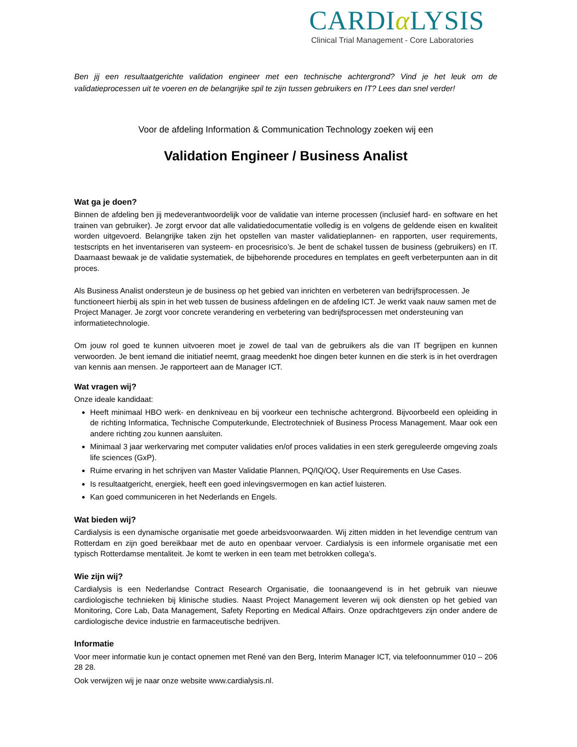CARDIα LYSIS
Clinical Trial Management - Core Laboratories
Ben jij een resultaatgerichte validation engineer met een technische achtergrond? Vind je het leuk om de validatieprocessen uit te voeren en de belangrijke spil te zijn tussen gebruikers en IT? Lees dan snel verder!
Voor de afdeling Information & Communication Technology zoeken wij een
Validation Engineer / Business Analist
Wat ga je doen?
Binnen de afdeling ben jij medeverantwoordelijk voor de validatie van interne processen (inclusief hard- en software en het trainen van gebruiker). Je zorgt ervoor dat alle validatiedocumentatie volledig is en volgens de geldende eisen en kwaliteit worden uitgevoerd. Belangrijke taken zijn het opstellen van master validatieplannen- en rapporten, user requirements, testscripts en het inventariseren van systeem- en procesrisico’s. Je bent de schakel tussen de business (gebruikers) en IT. Daarnaast bewaak je de validatie systematiek, de bijbehorende procedures en templates en geeft verbeterpunten aan in dit proces.
Als Business Analist ondersteun je de business op het gebied van inrichten en verbeteren van bedrijfsprocessen. Je functioneert hierbij als spin in het web tussen de business afdelingen en de afdeling ICT. Je werkt vaak nauw samen met de Project Manager. Je zorgt voor concrete verandering en verbetering van bedrijfsprocessen met ondersteuning van informatietechnologie.
Om jouw rol goed te kunnen uitvoeren moet je zowel de taal van de gebruikers als die van IT begrijpen en kunnen verwoorden. Je bent iemand die initiatief neemt, graag meedenkt hoe dingen beter kunnen en die sterk is in het overdragen van kennis aan mensen. Je rapporteert aan de Manager ICT.
Wat vragen wij?
Onze ideale kandidaat:
Heeft minimaal HBO werk- en denkniveau en bij voorkeur een technische achtergrond. Bijvoorbeeld een opleiding in de richting Informatica, Technische Computerkunde, Electrotechniek of Business Process Management. Maar ook een andere richting zou kunnen aansluiten.
Minimaal 3 jaar werkervaring met computer validaties en/of proces validaties in een sterk gereguleerde omgeving zoals life sciences (GxP).
Ruime ervaring in het schrijven van Master Validatie Plannen, PQ/IQ/OQ, User Requirements en Use Cases.
Is resultaatgericht, energiek, heeft een goed inlevingsvermogen en kan actief luisteren.
Kan goed communiceren in het Nederlands en Engels.
Wat bieden wij?
Cardialysis is een dynamische organisatie met goede arbeidsvoorwaarden. Wij zitten midden in het levendige centrum van Rotterdam en zijn goed bereikbaar met de auto en openbaar vervoer. Cardialysis is een informele organisatie met een typisch Rotterdamse mentaliteit. Je komt te werken in een team met betrokken collega’s.
Wie zijn wij?
Cardialysis is een Nederlandse Contract Research Organisatie, die toonaangevend is in het gebruik van nieuwe cardiologische technieken bij klinische studies. Naast Project Management leveren wij ook diensten op het gebied van Monitoring, Core Lab, Data Management, Safety Reporting en Medical Affairs. Onze opdrachtgevers zijn onder andere de cardiologische device industrie en farmaceutische bedrijven.
Informatie
Voor meer informatie kun je contact opnemen met René van den Berg, Interim Manager ICT, via telefoonnummer 010 – 206 28 28.
Ook verwijzen wij je naar onze website www.cardialysis.nl.